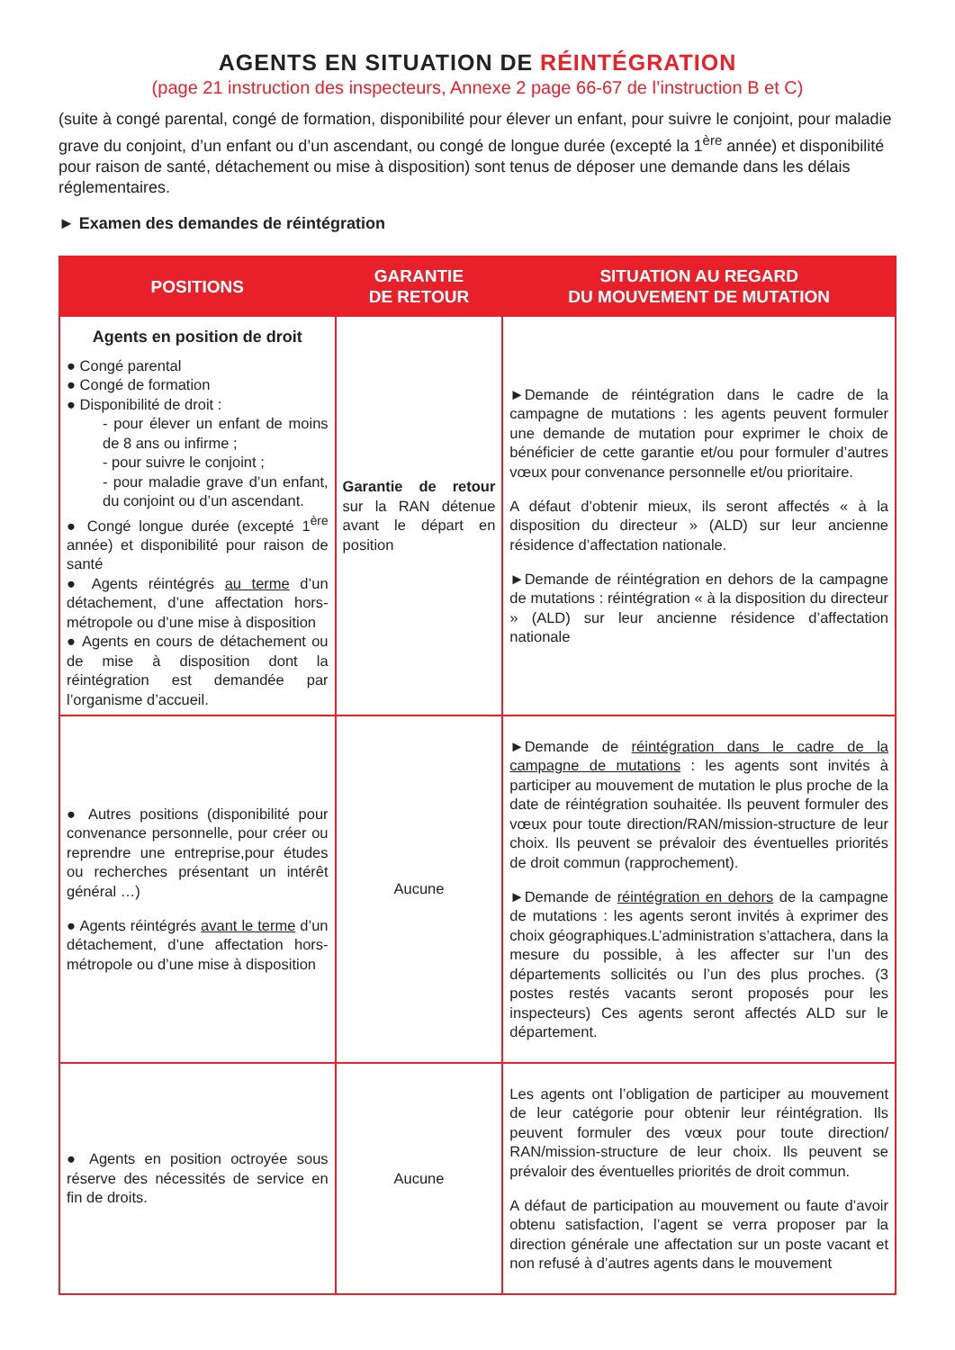AGENTS EN SITUATION DE RÉINTÉGRATION
(page 21 instruction des inspecteurs, Annexe 2 page 66-67 de l’instruction B et C)
(suite à congé parental, congé de formation, disponibilité pour élever un enfant, pour suivre le conjoint, pour maladie grave du conjoint, d’un enfant ou d’un ascendant, ou congé de longue durée (excepté la 1<sup>ère</sup> année) et disponibilité pour raison de santé, détachement ou mise à disposition) sont tenus de déposer une demande dans les délais réglementaires.
► Examen des demandes de réintégration
| POSITIONS | GARANTIE DE RETOUR | SITUATION AU REGARD DU MOUVEMENT DE MUTATION |
| --- | --- | --- |
| Agents en position de droit ● Congé parental ● Congé de formation ● Disponibilité de droit : - pour élever un enfant de moins de 8 ans ou infirme ; - pour suivre le conjoint ; - pour maladie grave d’un enfant, du conjoint ou d’un ascendant. ● Congé longue durée (excepté 1<sup>ère</sup> année) et disponibilité pour raison de santé ● Agents réintégrés au terme d’un détachement, d’une affectation hors-métropole ou d’une mise à disposition ● Agents en cours de détachement ou de mise à disposition dont la réintégration est demandée par l’organisme d’accueil. | Garantie de retour sur la RAN détenue avant le départ en position | ►Demande de réintégration dans le cadre de la campagne de mutations : les agents peuvent formuler une demande de mutation pour exprimer le choix de bénéficier de cette garantie et/ou pour formuler d’autres vœux pour convenance personnelle et/ou prioritaire. A défaut d’obtenir mieux, ils seront affectés « à la disposition du directeur » (ALD) sur leur ancienne résidence d’affectation nationale. ►Demande de réintégration en dehors de la campagne de mutations : réintégration « à la disposition du directeur » (ALD) sur leur ancienne résidence d’affectation nationale |
| ● Autres positions (disponibilité pour convenance personnelle, pour créer ou reprendre une entreprise,pour études ou recherches présentant un intérêt général …) ● Agents réintégrés avant le terme d’un détachement, d’une affectation hors-métropole ou d’une mise à disposition | Aucune | ►Demande de réintégration dans le cadre de la campagne de mutations : les agents sont invités à participer au mouvement de mutation le plus proche de la date de réintégration souhaitée. Ils peuvent formuler des vœux pour toute direction/RAN/mission-structure de leur choix. Ils peuvent se prévaloir des éventuelles priorités de droit commun (rapprochement). ►Demande de réintégration en dehors de la campagne de mutations : les agents seront invités à exprimer des choix géographiques.L’administration s’attachera, dans la mesure du possible, à les affecter sur l’un des départements sollicités ou l’un des plus proches. (3 postes restés vacants seront proposés pour les inspecteurs) Ces agents seront affectés ALD sur le département. |
| ● Agents en position octroyée sous réserve des nécessités de service en fin de droits. | Aucune | Les agents ont l’obligation de participer au mouvement de leur catégorie pour obtenir leur réintégration. Ils peuvent formuler des vœux pour toute direction/ RAN/mission-structure de leur choix. Ils peuvent se prévaloir des éventuelles priorités de droit commun. A défaut de participation au mouvement ou faute d’avoir obtenu satisfaction, l’agent se verra proposer par la direction générale une affectation sur un poste vacant et non refusé à d’autres agents dans le mouvement |